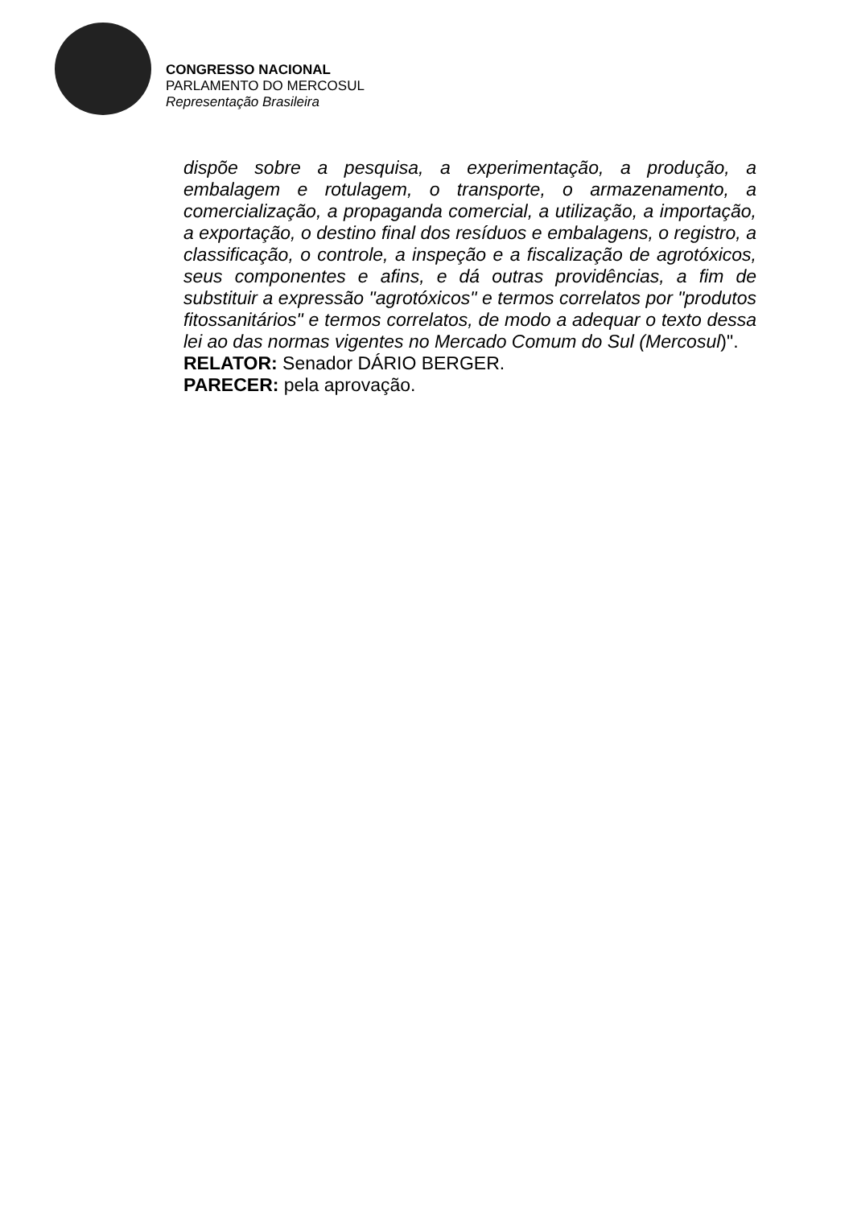CONGRESSO NACIONAL
PARLAMENTO DO MERCOSUL
Representação Brasileira
dispõe sobre a pesquisa, a experimentação, a produção, a embalagem e rotulagem, o transporte, o armazenamento, a comercialização, a propaganda comercial, a utilização, a importação, a exportação, o destino final dos resíduos e embalagens, o registro, a classificação, o controle, a inspeção e a fiscalização de agrotóxicos, seus componentes e afins, e dá outras providências, a fim de substituir a expressão "agrotóxicos" e termos correlatos por "produtos fitossanitários" e termos correlatos, de modo a adequar o texto dessa lei ao das normas vigentes no Mercado Comum do Sul (Mercosul)".
RELATOR: Senador DÁRIO BERGER.
PARECER: pela aprovação.